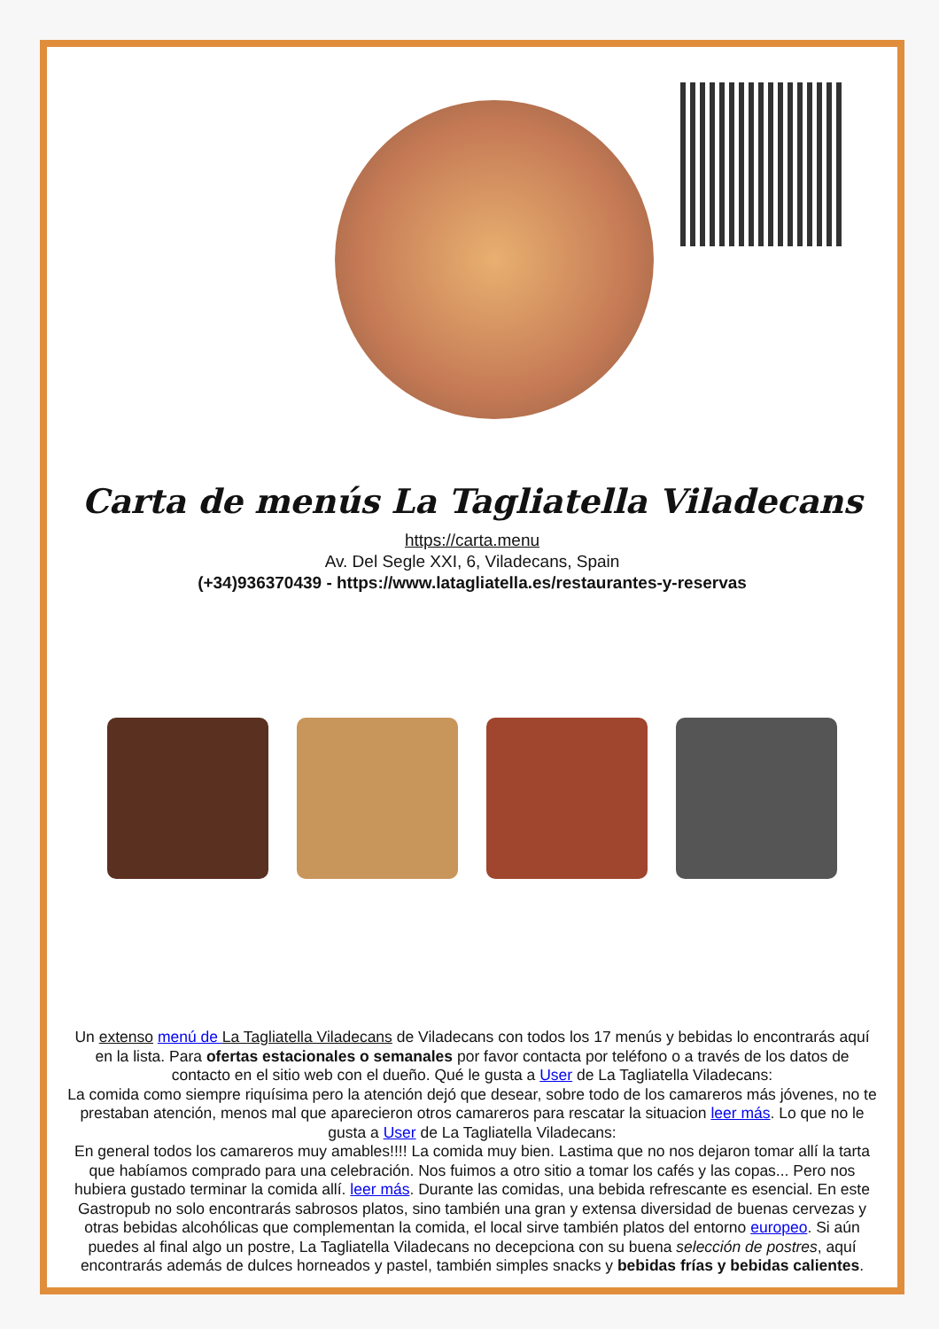Carta de menús La Tagliatella Viladecans
https://carta.menu
Av. Del Segle XXI, 6, Viladecans, Spain
(+34)936370439 - https://www.latagliatella.es/restaurantes-y-reservas
Un extenso menú de La Tagliatella Viladecans de Viladecans con todos los 17 menús y bebidas lo encontrarás aquí en la lista. Para ofertas estacionales o semanales por favor contacta por teléfono o a través de los datos de contacto en el sitio web con el dueño. Qué le gusta a User de La Tagliatella Viladecans:
La comida como siempre riquísima pero la atención dejó que desear, sobre todo de los camareros más jóvenes, no te prestaban atención, menos mal que aparecieron otros camareros para rescatar la situacion leer más. Lo que no le gusta a User de La Tagliatella Viladecans:
En general todos los camareros muy amables!!!! La comida muy bien. Lastima que no nos dejaron tomar allí la tarta que habíamos comprado para una celebración. Nos fuimos a otro sitio a tomar los cafés y las copas... Pero nos hubiera gustado terminar la comida allí. leer más. Durante las comidas, una bebida refrescante es esencial. En este Gastropub no solo encontrarás sabrosos platos, sino también una gran y extensa diversidad de buenas cervezas y otras bebidas alcohólicas que complementan la comida, el local sirve también platos del entorno europeo. Si aún puedes al final algo un postre, La Tagliatella Viladecans no decepciona con su buena selección de postres, aquí encontrarás además de dulces horneados y pastel, también simples snacks y bebidas frías y bebidas calientes.